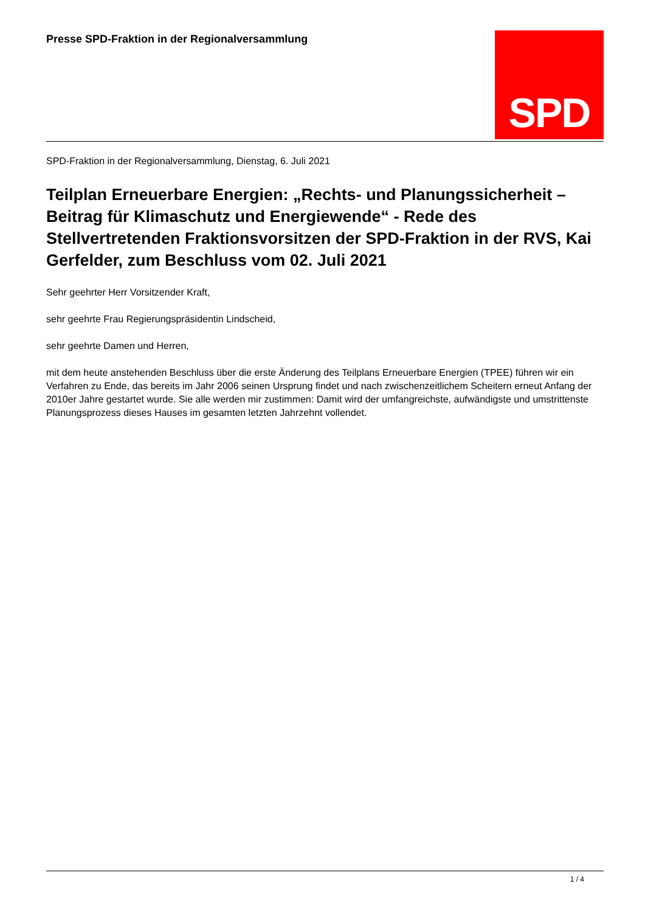Presse SPD-Fraktion in der Regionalversammlung
SPD
SPD-Fraktion in der Regionalversammlung, Dienstag, 6. Juli 2021
Teilplan Erneuerbare Energien: „Rechts- und Planungssicherheit – Beitrag für Klimaschutz und Energiewende“ - Rede des Stellvertretenden Fraktionsvorsitzen der SPD-Fraktion in der RVS, Kai Gerfelder, zum Beschluss vom 02. Juli 2021
Sehr geehrter Herr Vorsitzender Kraft,
sehr geehrte Frau Regierungspräsidentin Lindscheid,
sehr geehrte Damen und Herren,
mit dem heute anstehenden Beschluss über die erste Änderung des Teilplans Erneuerbare Energien (TPEE) führen wir ein Verfahren zu Ende, das bereits im Jahr 2006 seinen Ursprung findet und nach zwischenzeitlichem Scheitern erneut Anfang der 2010er Jahre gestartet wurde. Sie alle werden mir zustimmen: Damit wird der umfangreichste, aufwändigste und umstrittenste Planungsprozess dieses Hauses im gesamten letzten Jahrzehnt vollendet.
1 / 4